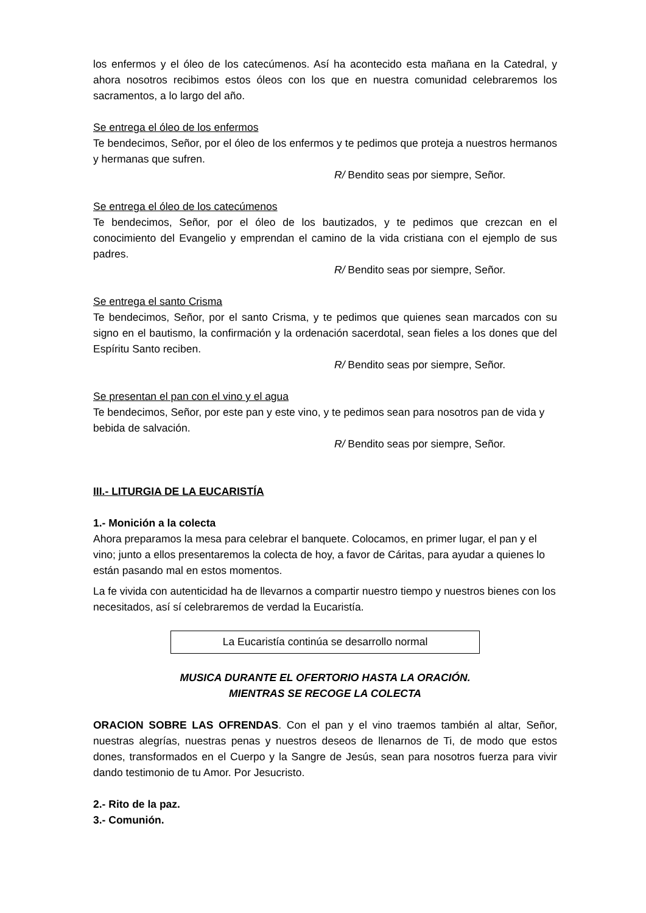los enfermos y el óleo de los catecúmenos. Así ha acontecido esta mañana en la Catedral, y ahora nosotros recibimos estos óleos con los que en nuestra comunidad celebraremos los sacramentos, a lo largo del año.
Se entrega el óleo de los enfermos
Te bendecimos, Señor, por el óleo de los enfermos y te pedimos que proteja a nuestros hermanos y hermanas que sufren.
R/ Bendito seas por siempre, Señor.
Se entrega el óleo de los catecúmenos
Te bendecimos, Señor, por el óleo de los bautizados, y te pedimos que crezcan en el conocimiento del Evangelio y emprendan el camino de la vida cristiana con el ejemplo de sus padres.
R/ Bendito seas por siempre, Señor.
Se entrega el santo Crisma
Te bendecimos, Señor, por el santo Crisma, y te pedimos que quienes sean marcados con su signo en el bautismo, la confirmación y la ordenación sacerdotal, sean fieles a los dones que del Espíritu Santo reciben.
R/ Bendito seas por siempre, Señor.
Se presentan el pan con el vino y el agua
Te bendecimos, Señor, por este pan y este vino, y te pedimos sean para nosotros pan de vida y bebida de salvación.
R/ Bendito seas por siempre, Señor.
III.- LITURGIA DE LA EUCARISTÍA
1.- Monición a la colecta
Ahora preparamos la mesa para celebrar el banquete. Colocamos, en primer lugar, el pan y el vino; junto a ellos presentaremos la colecta de hoy, a favor de Cáritas, para ayudar a quienes lo están pasando mal en estos momentos.
La fe vivida con autenticidad ha de llevarnos a compartir nuestro tiempo y nuestros bienes con los necesitados, así sí celebraremos de verdad la Eucaristía.
La Eucaristía continúa se desarrollo normal
MUSICA DURANTE EL OFERTORIO HASTA LA ORACIÓN.
MIENTRAS SE RECOGE LA COLECTA
ORACION SOBRE LAS OFRENDAS. Con el pan y el vino traemos también al altar, Señor, nuestras alegrías, nuestras penas y nuestros deseos de llenarnos de Ti, de modo que estos dones, transformados en el Cuerpo y la Sangre de Jesús, sean para nosotros fuerza para vivir dando testimonio de tu Amor. Por Jesucristo.
2.- Rito de la paz.
3.- Comunión.